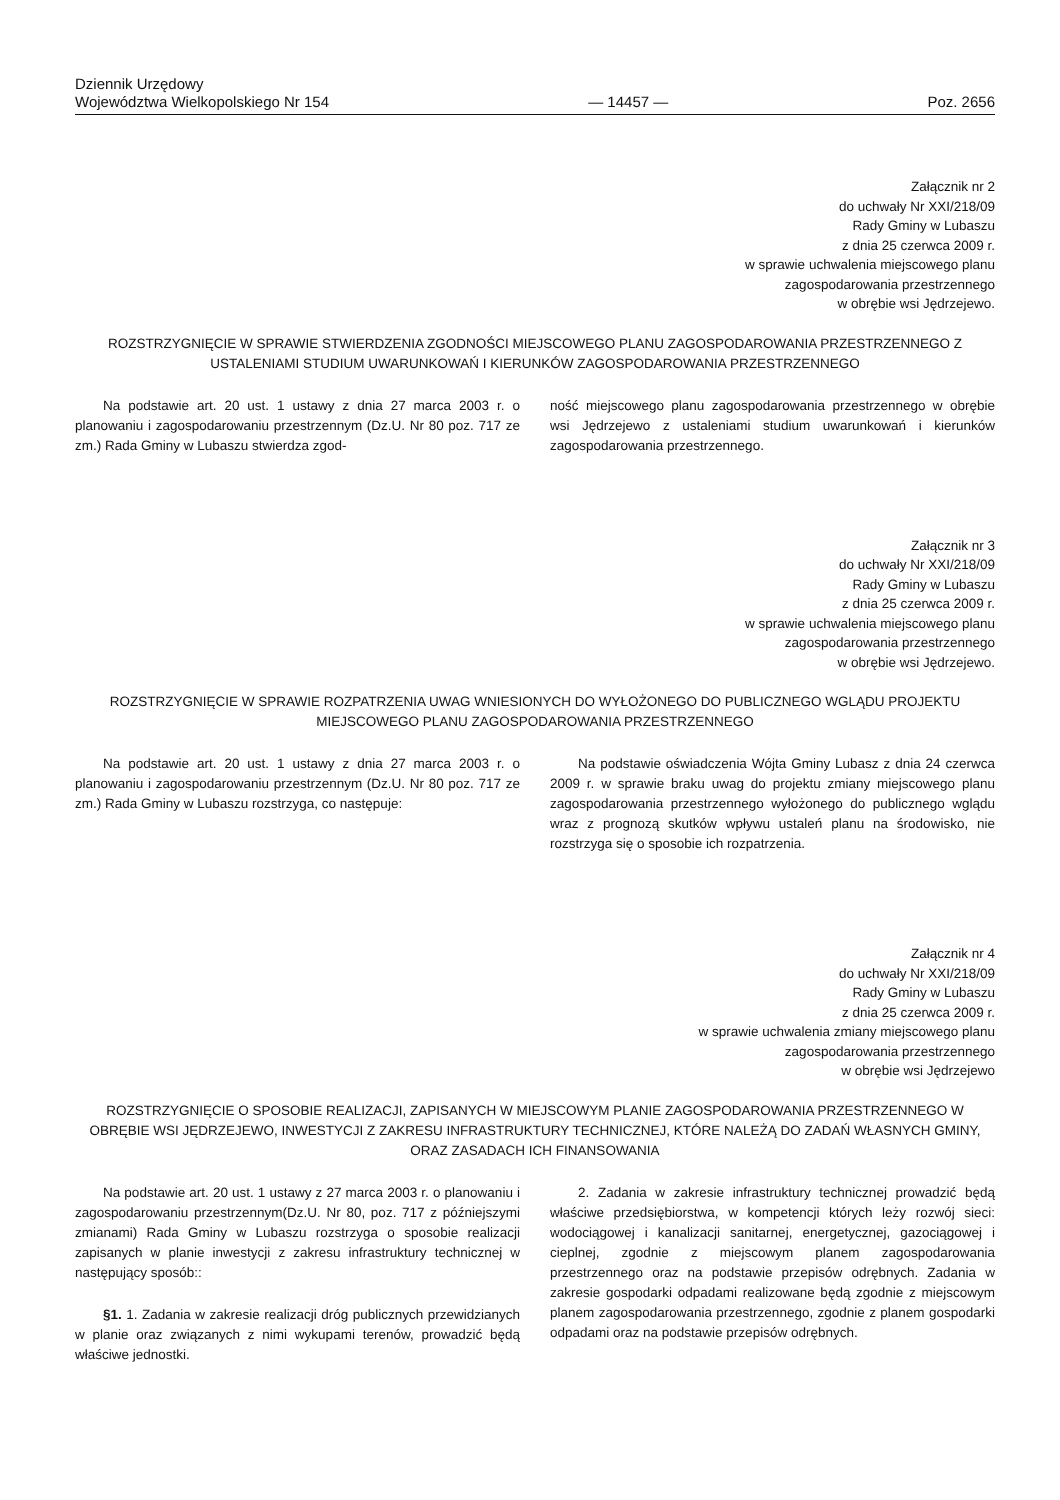Dziennik Urzędowy
Województwa Wielkopolskiego Nr 154
— 14457 —
Poz. 2656
Załącznik nr 2
do uchwały Nr XXI/218/09
Rady Gminy w Lubaszu
z dnia 25 czerwca 2009 r.
w sprawie uchwalenia miejscowego planu
zagospodarowania przestrzennego
w obrębie wsi Jędrzejewo.
ROZSTRZYGNIĘCIE W SPRAWIE STWIERDZENIA ZGODNOŚCI MIEJSCOWEGO PLANU ZAGOSPODAROWANIA PRZESTRZENNEGO Z USTALENIAMI STUDIUM UWARUNKOWAŃ I KIERUNKÓW ZAGOSPODAROWANIA PRZESTRZENNEGO
Na podstawie art. 20 ust. 1 ustawy z dnia 27 marca 2003 r. o planowaniu i zagospodarowaniu przestrzennym (Dz.U. Nr 80 poz. 717 ze zm.) Rada Gminy w Lubaszu stwierdza zgod-
ność miejscowego planu zagospodarowania przestrzennego w obrębie wsi Jędrzejewo z ustaleniami studium uwarunkowań i kierunków zagospodarowania przestrzennego.
Załącznik nr 3
do uchwały Nr XXI/218/09
Rady Gminy w Lubaszu
z dnia 25 czerwca 2009 r.
w sprawie uchwalenia miejscowego planu
zagospodarowania przestrzennego
w obrębie wsi Jędrzejewo.
ROZSTRZYGNIĘCIE W SPRAWIE ROZPATRZENIA UWAG WNIESIONYCH DO WYŁOŻONEGO DO PUBLICZNEGO WGLĄDU PROJEKTU MIEJSCOWEGO PLANU ZAGOSPODAROWANIA PRZESTRZENNEGO
Na podstawie art. 20 ust. 1 ustawy z dnia 27 marca 2003 r. o planowaniu i zagospodarowaniu przestrzennym (Dz.U. Nr 80 poz. 717 ze zm.) Rada Gminy w Lubaszu rozstrzyga, co następuje:
Na podstawie oświadczenia Wójta Gminy Lubasz z dnia 24 czerwca 2009 r. w sprawie braku uwag do projektu zmiany miejscowego planu zagospodarowania przestrzennego wyłożonego do publicznego wglądu wraz z prognozą skutków wpływu ustaleń planu na środowisko, nie rozstrzyga się o sposobie ich rozpatrzenia.
Załącznik nr 4
do uchwały Nr XXI/218/09
Rady Gminy w Lubaszu
z dnia 25 czerwca 2009 r.
w sprawie uchwalenia zmiany miejscowego planu
zagospodarowania przestrzennego
w obrębie wsi Jędrzejewo
ROZSTRZYGNIĘCIE O SPOSOBIE REALIZACJI, ZAPISANYCH W MIEJSCOWYM PLANIE ZAGOSPODAROWANIA PRZESTRZENNEGO W OBRĘBIE WSI JĘDRZEJEWO, INWESTYCJI Z ZAKRESU INFRASTRUKTURY TECHNICZNEJ, KTÓRE NALEŻĄ DO ZADAŃ WŁASNYCH GMINY, ORAZ ZASADACH ICH FINANSOWANIA
Na podstawie art. 20 ust. 1 ustawy z 27 marca 2003 r. o planowaniu i zagospodarowaniu przestrzennym(Dz.U. Nr 80, poz. 717 z późniejszymi zmianami) Rada Gminy w Lubaszu rozstrzyga o sposobie realizacji zapisanych w planie inwestycji z zakresu infrastruktury technicznej w następujący sposób::
§1. 1. Zadania w zakresie realizacji dróg publicznych przewidzianych w planie oraz związanych z nimi wykupami terenów, prowadzić będą właściwe jednostki.
2. Zadania w zakresie infrastruktury technicznej prowadzić będą właściwe przedsiębiorstwa, w kompetencji których leży rozwój sieci: wodociągowej i kanalizacji sanitarnej, energetycznej, gazociągowej i cieplnej, zgodnie z miejscowym planem zagospodarowania przestrzennego oraz na podstawie przepisów odrębnych. Zadania w zakresie gospodarki odpadami realizowane będą zgodnie z miejscowym planem zagospodarowania przestrzennego, zgodnie z planem gospodarki odpadami oraz na podstawie przepisów odrębnych.